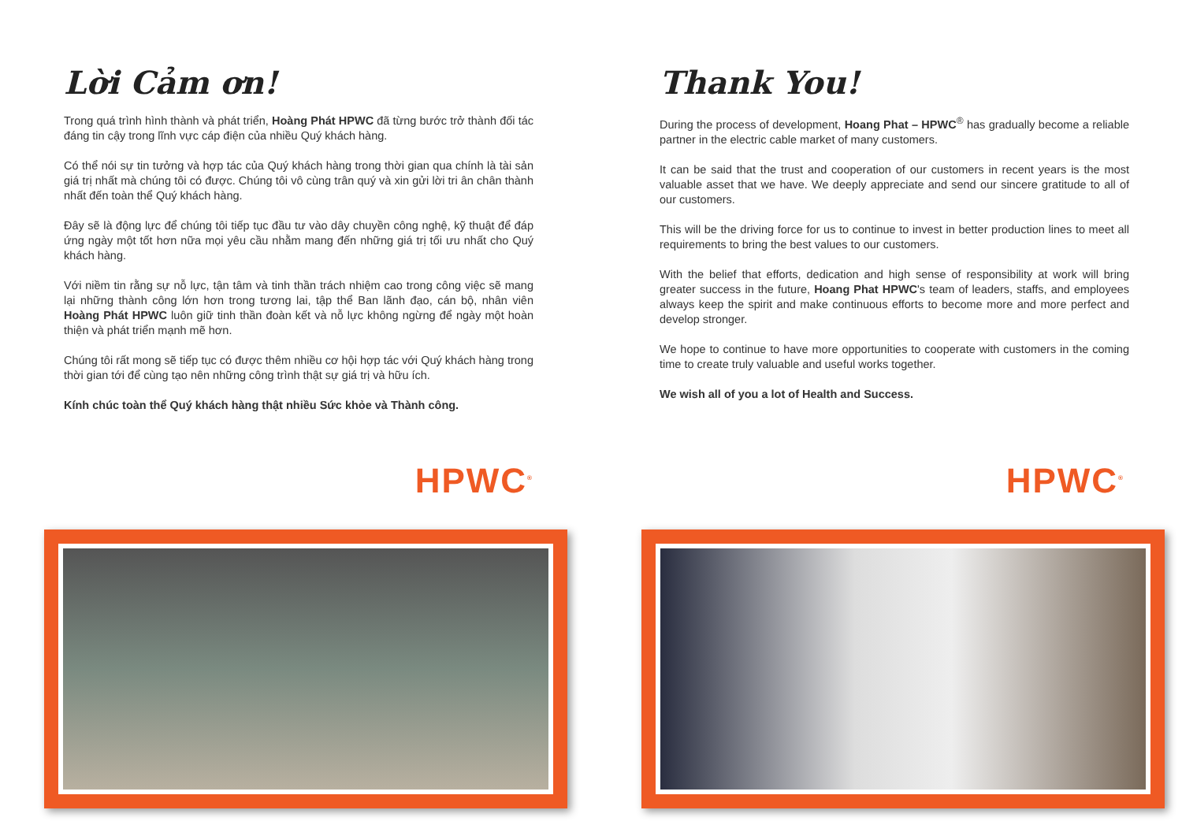Lời Cảm ơn!
Trong quá trình hình thành và phát triển, Hoàng Phát HPWC đã từng bước trở thành đối tác đáng tin cậy trong lĩnh vực cáp điện của nhiều Quý khách hàng.
Có thể nói sự tin tưởng và hợp tác của Quý khách hàng trong thời gian qua chính là tài sản giá trị nhất mà chúng tôi có được. Chúng tôi vô cùng trân quý và xin gửi lời tri ân chân thành nhất đến toàn thể Quý khách hàng.
Đây sẽ là động lực để chúng tôi tiếp tục đầu tư vào dây chuyền công nghệ, kỹ thuật để đáp ứng ngày một tốt hơn nữa mọi yêu cầu nhằm mang đến những giá trị tối ưu nhất cho Quý khách hàng.
Với niềm tin rằng sự nỗ lực, tận tâm và tinh thần trách nhiệm cao trong công việc sẽ mang lại những thành công lớn hơn trong tương lai, tập thể Ban lãnh đạo, cán bộ, nhân viên Hoàng Phát HPWC luôn giữ tinh thần đoàn kết và nỗ lực không ngừng để ngày một hoàn thiện và phát triển mạnh mẽ hơn.
Chúng tôi rất mong sẽ tiếp tục có được thêm nhiều cơ hội hợp tác với Quý khách hàng trong thời gian tới để cùng tạo nên những công trình thật sự giá trị và hữu ích.
Kính chúc toàn thể Quý khách hàng thật nhiều Sức khỏe và Thành công.
HPWC<sup>®</sup>
Thank You!
During the process of development, Hoang Phat – HPWC<sup>®</sup> has gradually become a reliable partner in the electric cable market of many customers.
It can be said that the trust and cooperation of our customers in recent years is the most valuable asset that we have. We deeply appreciate and send our sincere gratitude to all of our customers.
This will be the driving force for us to continue to invest in better production lines to meet all requirements to bring the best values to our customers.
With the belief that efforts, dedication and high sense of responsibility at work will bring greater success in the future, Hoang Phat HPWC's team of leaders, staffs, and employees always keep the spirit and make continuous efforts to become more and more perfect and develop stronger.
We hope to continue to have more opportunities to cooperate with customers in the coming time to create truly valuable and useful works together.
We wish all of you a lot of Health and Success.
HPWC<sup>®</sup>